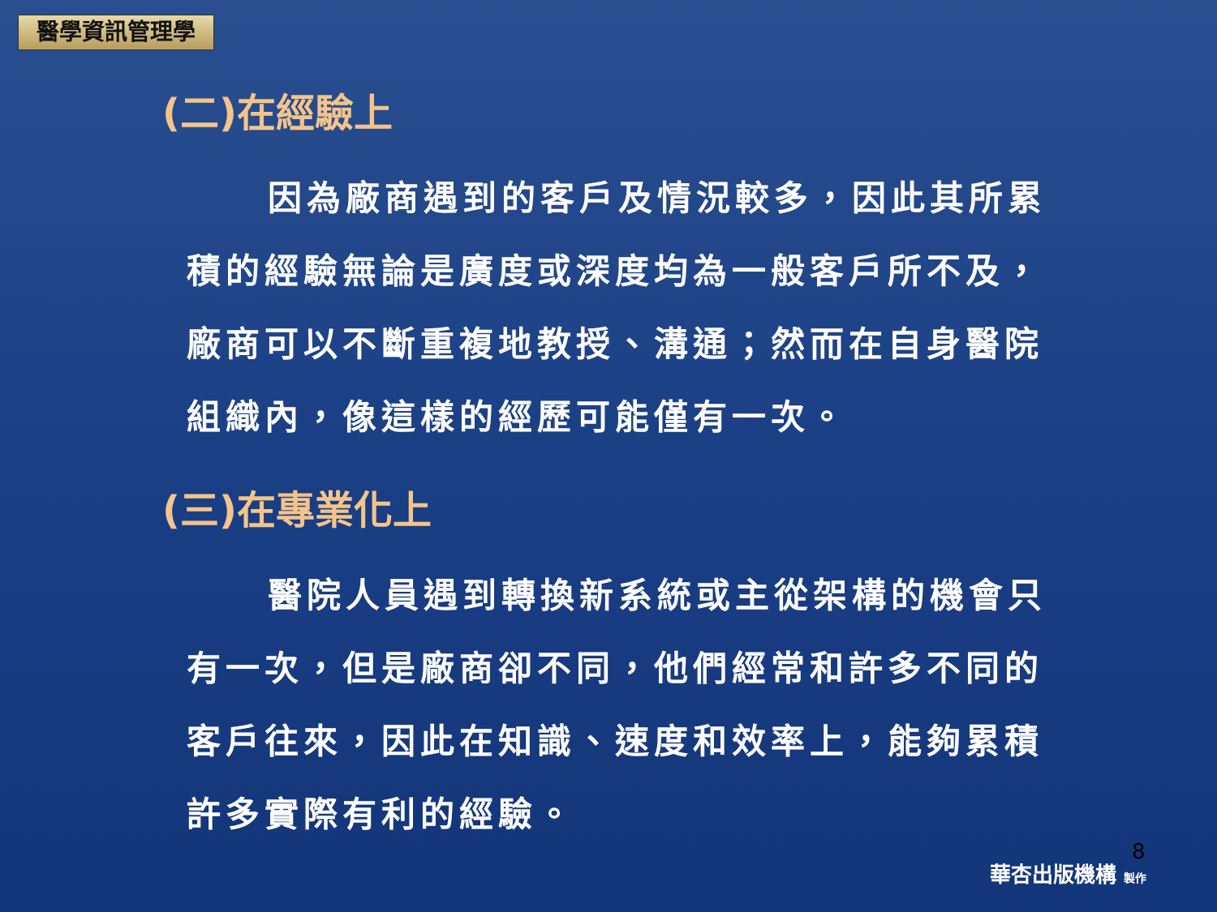醫學資訊管理學
(二)在經驗上
因為廠商遇到的客戶及情況較多，因此其所累積的經驗無論是廣度或深度均為一般客戶所不及，廠商可以不斷重複地教授、溝通；然而在自身醫院組織內，像這樣的經歷可能僅有一次。
(三)在專業化上
醫院人員遇到轉換新系統或主從架構的機會只有一次，但是廠商卻不同，他們經常和許多不同的客戶往來，因此在知識、速度和效率上，能夠累積許多實際有利的經驗。
8
華杏出版機構 製作